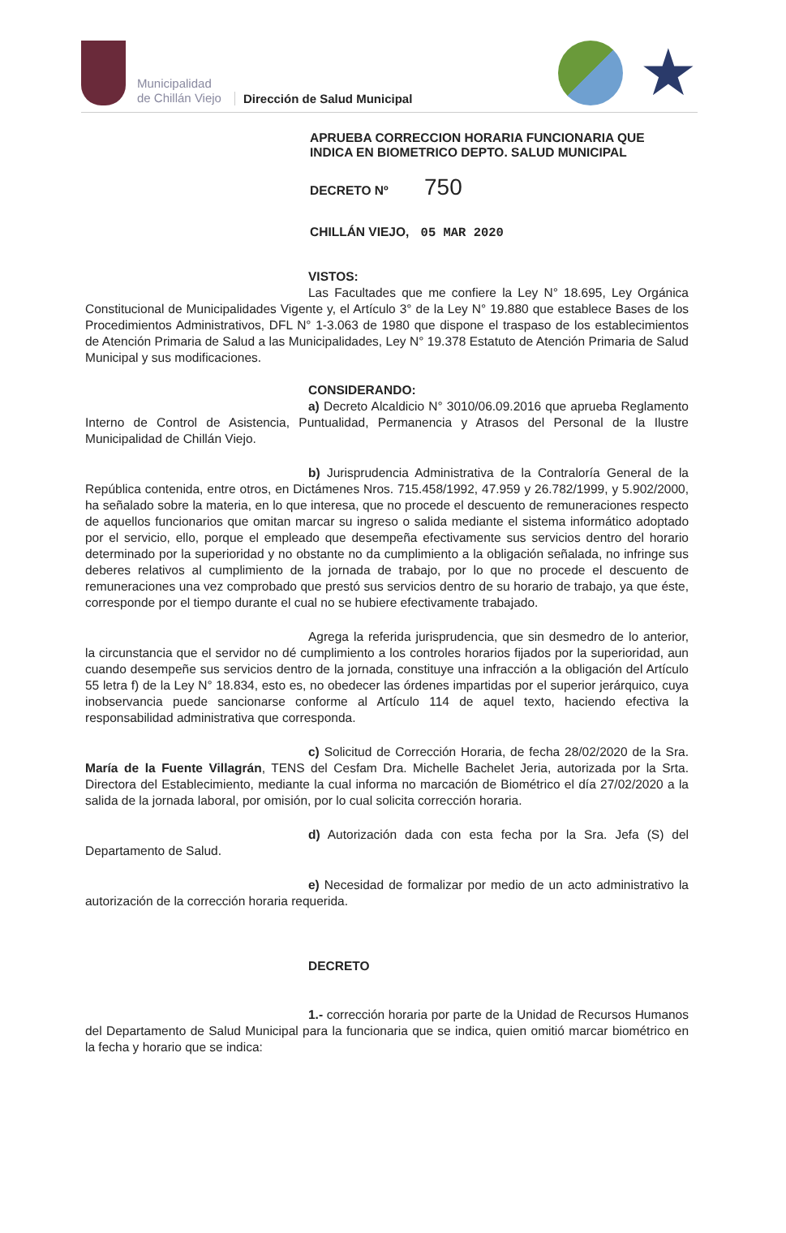Municipalidad
de Chillán Viejo
Dirección de Salud Municipal
★
APRUEBA CORRECCION HORARIA FUNCIONARIA QUE INDICA EN BIOMETRICO DEPTO. SALUD MUNICIPAL
DECRETO Nº 750
CHILLÁN VIEJO, 05 MAR 2020
VISTOS:
Las Facultades que me confiere la Ley N° 18.695, Ley Orgánica Constitucional de Municipalidades Vigente y, el Artículo 3° de la Ley N° 19.880 que establece Bases de los Procedimientos Administrativos, DFL N° 1-3.063 de 1980 que dispone el traspaso de los establecimientos de Atención Primaria de Salud a las Municipalidades, Ley N° 19.378 Estatuto de Atención Primaria de Salud Municipal y sus modificaciones.
CONSIDERANDO:
a) Decreto Alcaldicio N° 3010/06.09.2016 que aprueba Reglamento Interno de Control de Asistencia, Puntualidad, Permanencia y Atrasos del Personal de la Ilustre Municipalidad de Chillán Viejo.
b) Jurisprudencia Administrativa de la Contraloría General de la República contenida, entre otros, en Dictámenes Nros. 715.458/1992, 47.959 y 26.782/1999, y 5.902/2000, ha señalado sobre la materia, en lo que interesa, que no procede el descuento de remuneraciones respecto de aquellos funcionarios que omitan marcar su ingreso o salida mediante el sistema informático adoptado por el servicio, ello, porque el empleado que desempeña efectivamente sus servicios dentro del horario determinado por la superioridad y no obstante no da cumplimiento a la obligación señalada, no infringe sus deberes relativos al cumplimiento de la jornada de trabajo, por lo que no procede el descuento de remuneraciones una vez comprobado que prestó sus servicios dentro de su horario de trabajo, ya que éste, corresponde por el tiempo durante el cual no se hubiere efectivamente trabajado.
Agrega la referida jurisprudencia, que sin desmedro de lo anterior, la circunstancia que el servidor no dé cumplimiento a los controles horarios fijados por la superioridad, aun cuando desempeñe sus servicios dentro de la jornada, constituye una infracción a la obligación del Artículo 55 letra f) de la Ley N° 18.834, esto es, no obedecer las órdenes impartidas por el superior jerárquico, cuya inobservancia puede sancionarse conforme al Artículo 114 de aquel texto, haciendo efectiva la responsabilidad administrativa que corresponda.
c) Solicitud de Corrección Horaria, de fecha 28/02/2020 de la Sra. María de la Fuente Villagrán, TENS del Cesfam Dra. Michelle Bachelet Jeria, autorizada por la Srta. Directora del Establecimiento, mediante la cual informa no marcación de Biométrico el día 27/02/2020 a la salida de la jornada laboral, por omisión, por lo cual solicita corrección horaria.
d) Autorización dada con esta fecha por la Sra. Jefa (S) del Departamento de Salud.
e) Necesidad de formalizar por medio de un acto administrativo la autorización de la corrección horaria requerida.
DECRETO
1.- corrección horaria por parte de la Unidad de Recursos Humanos del Departamento de Salud Municipal para la funcionaria que se indica, quien omitió marcar biométrico en la fecha y horario que se indica: